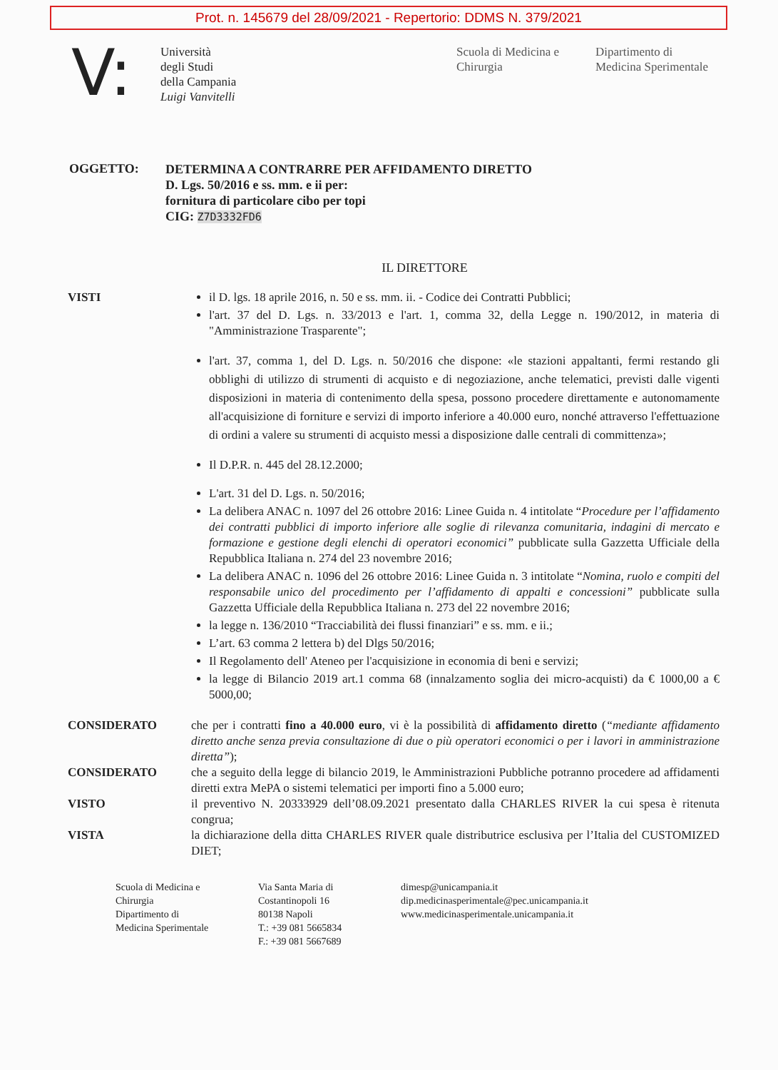Prot. n. 145679 del 28/09/2021 - Repertorio: DDMS N. 379/2021
V:
Università
degli Studi
della Campania
Luigi Vanvitelli
Scuola di Medicina e
Chirurgia
Dipartimento di
Medicina Sperimentale
OGGETTO:
DETERMINA A CONTRARRE PER AFFIDAMENTO DIRETTO
D. Lgs. 50/2016 e ss. mm. e ii per:
fornitura di particolare cibo per topi
CIG: Z7D3332FD6
IL DIRETTORE
VISTI il D. lgs. 18 aprile 2016, n. 50 e ss. mm. ii. - Codice dei Contratti Pubblici;
l'art. 37 del D. Lgs. n. 33/2013 e l'art. 1, comma 32, della Legge n. 190/2012, in materia di "Amministrazione Trasparente";
l'art. 37, comma 1, del D. Lgs. n. 50/2016 che dispone: «le stazioni appaltanti, fermi restando gli obblighi di utilizzo di strumenti di acquisto e di negoziazione, anche telematici, previsti dalle vigenti disposizioni in materia di contenimento della spesa, possono procedere direttamente e autonomamente all'acquisizione di forniture e servizi di importo inferiore a 40.000 euro, nonché attraverso l'effettuazione di ordini a valere su strumenti di acquisto messi a disposizione dalle centrali di committenza»;
Il D.P.R. n. 445 del 28.12.2000;
L'art. 31 del D. Lgs. n. 50/2016;
La delibera ANAC n. 1097 del 26 ottobre 2016: Linee Guida n. 4 intitolate “Procedure per l’affidamento dei contratti pubblici di importo inferiore alle soglie di rilevanza comunitaria, indagini di mercato e formazione e gestione degli elenchi di operatori economici” pubblicate sulla Gazzetta Ufficiale della Repubblica Italiana n. 274 del 23 novembre 2016;
La delibera ANAC n. 1096 del 26 ottobre 2016: Linee Guida n. 3 intitolate “Nomina, ruolo e compiti del responsabile unico del procedimento per l’affidamento di appalti e concessioni” pubblicate sulla Gazzetta Ufficiale della Repubblica Italiana n. 273 del 22 novembre 2016;
la legge n. 136/2010 “Tracciabilità dei flussi finanziari” e ss. mm. e ii.;
L’art. 63 comma 2 lettera b) del Dlgs 50/2016;
Il Regolamento dell' Ateneo per l'acquisizione in economia di beni e servizi;
la legge di Bilancio 2019 art.1 comma 68 (innalzamento soglia dei micro-acquisti) da € 1000,00 a € 5000,00;
CONSIDERATO che per i contratti fino a 40.000 euro, vi è la possibilità di affidamento diretto (“mediante affidamento diretto anche senza previa consultazione di due o più operatori economici o per i lavori in amministrazione diretta”);
CONSIDERATO che a seguito della legge di bilancio 2019, le Amministrazioni Pubbliche potranno procedere ad affidamenti diretti extra MePA o sistemi telematici per importi fino a 5.000 euro;
VISTO il preventivo N. 20333929 dell’08.09.2021 presentato dalla CHARLES RIVER la cui spesa è ritenuta congrua;
VISTA la dichiarazione della ditta CHARLES RIVER quale distributrice esclusiva per l’Italia del CUSTOMIZED DIET;
Scuola di Medicina e
Chirurgia
Dipartimento di
Medicina Sperimentale
Via Santa Maria di
Costantinopoli 16
80138 Napoli
T.: +39 081 5665834
F.: +39 081 5667689
dimesp@unicampania.it
dip.medicinasperimentale@pec.unicampania.it
www.medicinasperimentale.unicampania.it